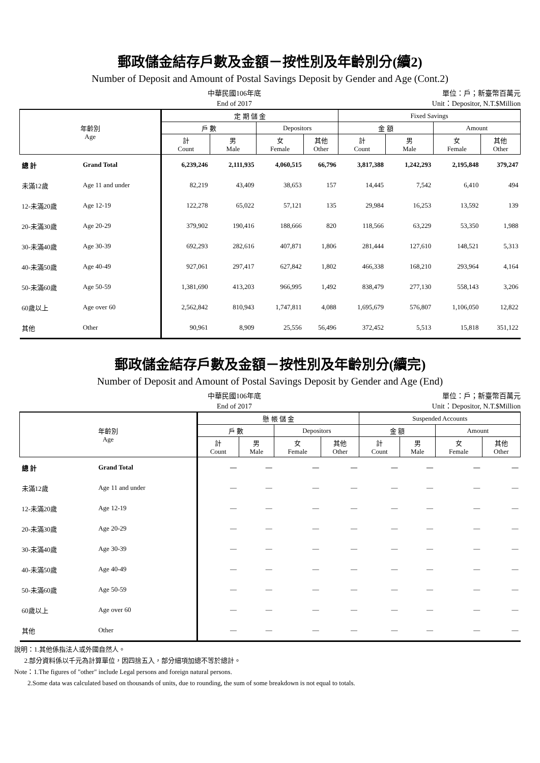郵政儲金結存戶數及金額－按性別及年齡別分(續2)
Number of Deposit and Amount of Postal Savings Deposit by Gender and Age (Cont.2)
中華民國106年底
End of 2017
單位：戶；新臺幣百萬元
Unit：Depositor, N.T.$Million
| 年齡別 Age | | 定 期 儲 金 | | | | Fixed Savings | | | |
| --- | --- | --- | --- | --- | --- | --- | --- | --- | --- |
| | | 戶 數 | | Depositors | | 金 額 | | Amount | |
| | | 計 Count | 男 Male | 女 Female | 其他 Other | 計 Count | 男 Male | 女 Female | 其他 Other |
| 總 計 | Grand Total | 6,239,246 | 2,111,935 | 4,060,515 | 66,796 | 3,817,388 | 1,242,293 | 2,195,848 | 379,247 |
| 未滿12歲 | Age 11 and under | 82,219 | 43,409 | 38,653 | 157 | 14,445 | 7,542 | 6,410 | 494 |
| 12-未滿20歲 | Age 12-19 | 122,278 | 65,022 | 57,121 | 135 | 29,984 | 16,253 | 13,592 | 139 |
| 20-未滿30歲 | Age 20-29 | 379,902 | 190,416 | 188,666 | 820 | 118,566 | 63,229 | 53,350 | 1,988 |
| 30-未滿40歲 | Age 30-39 | 692,293 | 282,616 | 407,871 | 1,806 | 281,444 | 127,610 | 148,521 | 5,313 |
| 40-未滿50歲 | Age 40-49 | 927,061 | 297,417 | 627,842 | 1,802 | 466,338 | 168,210 | 293,964 | 4,164 |
| 50-未滿60歲 | Age 50-59 | 1,381,690 | 413,203 | 966,995 | 1,492 | 838,479 | 277,130 | 558,143 | 3,206 |
| 60歲以上 | Age over 60 | 2,562,842 | 810,943 | 1,747,811 | 4,088 | 1,695,679 | 576,807 | 1,106,050 | 12,822 |
| 其他 | Other | 90,961 | 8,909 | 25,556 | 56,496 | 372,452 | 5,513 | 15,818 | 351,122 |
郵政儲金結存戶數及金額－按性別及年齡別分(續完)
Number of Deposit and Amount of Postal Savings Deposit by Gender and Age (End)
中華民國106年底
End of 2017
單位：戶；新臺幣百萬元
Unit：Depositor, N.T.$Million
| 年齡別 Age | | 懸 帳 儲 金 | | | | Suspended Accounts | | | |
| --- | --- | --- | --- | --- | --- | --- | --- | --- | --- |
| | | 戶 數 | | Depositors | | 金 額 | | Amount | |
| | | 計 Count | 男 Male | 女 Female | 其他 Other | 計 Count | 男 Male | 女 Female | 其他 Other |
| 總 計 | Grand Total | — | — | — | — | — | — | — | — |
| 未滿12歲 | Age 11 and under | — | — | — | — | — | — | — | — |
| 12-未滿20歲 | Age 12-19 | — | — | — | — | — | — | — | — |
| 20-未滿30歲 | Age 20-29 | — | — | — | — | — | — | — | — |
| 30-未滿40歲 | Age 30-39 | — | — | — | — | — | — | — | — |
| 40-未滿50歲 | Age 40-49 | — | — | — | — | — | — | — | — |
| 50-未滿60歲 | Age 50-59 | — | — | — | — | — | — | — | — |
| 60歲以上 | Age over 60 | — | — | — | — | — | — | — | — |
| 其他 | Other | — | — | — | — | — | — | — | — |
說明：1.其他係指法人或外國自然人。
2.部分資料係以千元為計算單位，因四捨五入，部分細項加總不等於總計。
Note：1.The figures of "other" include Legal persons and foreign natural persons.
2.Some data was calculated based on thousands of units, due to rounding, the sum of some breakdown is not equal to totals.